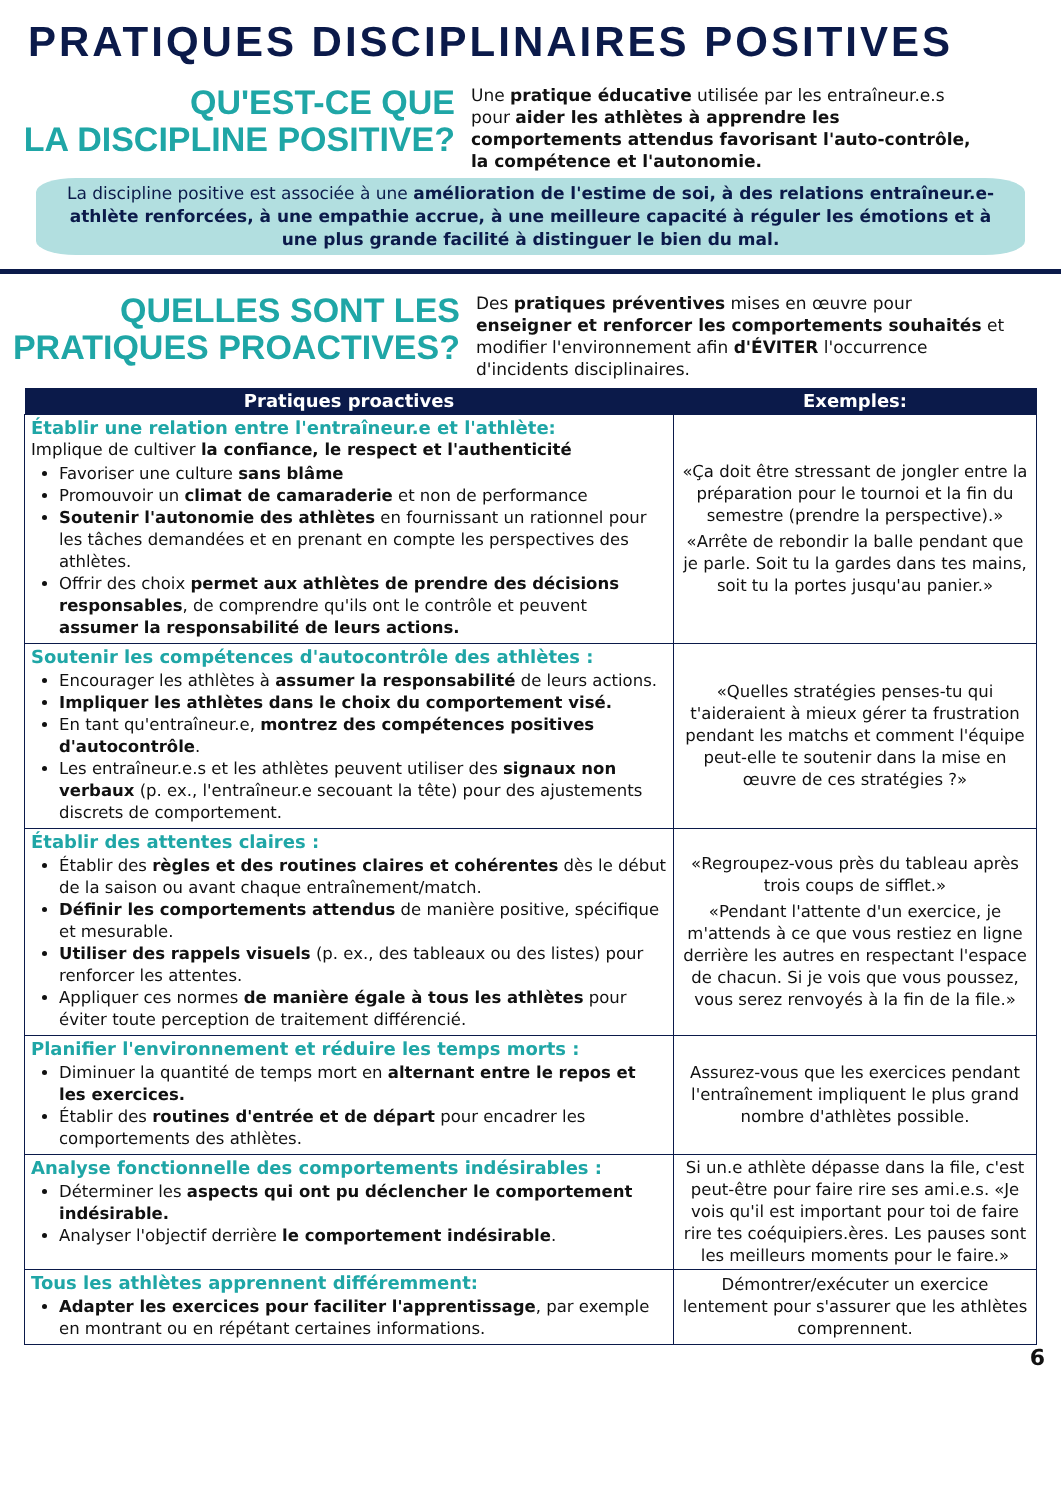PRATIQUES DISCIPLINAIRES POSITIVES
QU'EST-CE QUE
LA DISCIPLINE POSITIVE?
Une pratique éducative utilisée par les entraîneur.e.s pour aider les athlètes à apprendre les comportements attendus favorisant l'auto-contrôle, la compétence et l'autonomie.
La discipline positive est associée à une amélioration de l'estime de soi, à des relations entraîneur.e-athlète renforcées, à une empathie accrue, à une meilleure capacité à réguler les émotions et à une plus grande facilité à distinguer le bien du mal.
QUELLES SONT LES
PRATIQUES PROACTIVES?
Des pratiques préventives mises en œuvre pour enseigner et renforcer les comportements souhaités et modifier l'environnement afin d'ÉVITER l'occurrence d'incidents disciplinaires.
| Pratiques proactives | Exemples: |
| --- | --- |
| Établir une relation entre l'entraîneur.e et l'athlète: Implique de cultiver la confiance, le respect et l'authenticité Favoriser une culture sans blâme Promouvoir un climat de camaraderie et non de performance Soutenir l'autonomie des athlètes en fournissant un rationnel pour les tâches demandées et en prenant en compte les perspectives des athlètes. Offrir des choix permet aux athlètes de prendre des décisions responsables , de comprendre qu'ils ont le contrôle et peuvent assumer la responsabilité de leurs actions. | «Ça doit être stressant de jongler entre la préparation pour le tournoi et la fin du semestre (prendre la perspective).» «Arrête de rebondir la balle pendant que je parle. Soit tu la gardes dans tes mains, soit tu la portes jusqu'au panier.» |
| Soutenir les compétences d'autocontrôle des athlètes : Encourager les athlètes à assumer la responsabilité de leurs actions. Impliquer les athlètes dans le choix du comportement visé. En tant qu'entraîneur.e, montrez des compétences positives d'autocontrôle . Les entraîneur.e.s et les athlètes peuvent utiliser des signaux non verbaux (p. ex., l'entraîneur.e secouant la tête) pour des ajustements discrets de comportement. | «Quelles stratégies penses-tu qui t'aideraient à mieux gérer ta frustration pendant les matchs et comment l'équipe peut-elle te soutenir dans la mise en œuvre de ces stratégies ?» |
| Établir des attentes claires : Établir des règles et des routines claires et cohérentes dès le début de la saison ou avant chaque entraînement/match. Définir les comportements attendus de manière positive, spécifique et mesurable. Utiliser des rappels visuels (p. ex., des tableaux ou des listes) pour renforcer les attentes. Appliquer ces normes de manière égale à tous les athlètes pour éviter toute perception de traitement différencié. | «Regroupez-vous près du tableau après trois coups de sifflet.» «Pendant l'attente d'un exercice, je m'attends à ce que vous restiez en ligne derrière les autres en respectant l'espace de chacun. Si je vois que vous poussez, vous serez renvoyés à la fin de la file.» |
| Planifier l'environnement et réduire les temps morts : Diminuer la quantité de temps mort en alternant entre le repos et les exercices. Établir des routines d'entrée et de départ pour encadrer les comportements des athlètes. | Assurez-vous que les exercices pendant l'entraînement impliquent le plus grand nombre d'athlètes possible. |
| Analyse fonctionnelle des comportements indésirables : Déterminer les aspects qui ont pu déclencher le comportement indésirable. Analyser l'objectif derrière le comportement indésirable . | Si un.e athlète dépasse dans la file, c'est peut-être pour faire rire ses ami.e.s. «Je vois qu'il est important pour toi de faire rire tes coéquipiers.ères. Les pauses sont les meilleurs moments pour le faire.» |
| Tous les athlètes apprennent différemment: Adapter les exercices pour faciliter l'apprentissage , par exemple en montrant ou en répétant certaines informations. | Démontrer/exécuter un exercice lentement pour s'assurer que les athlètes comprennent. |
6